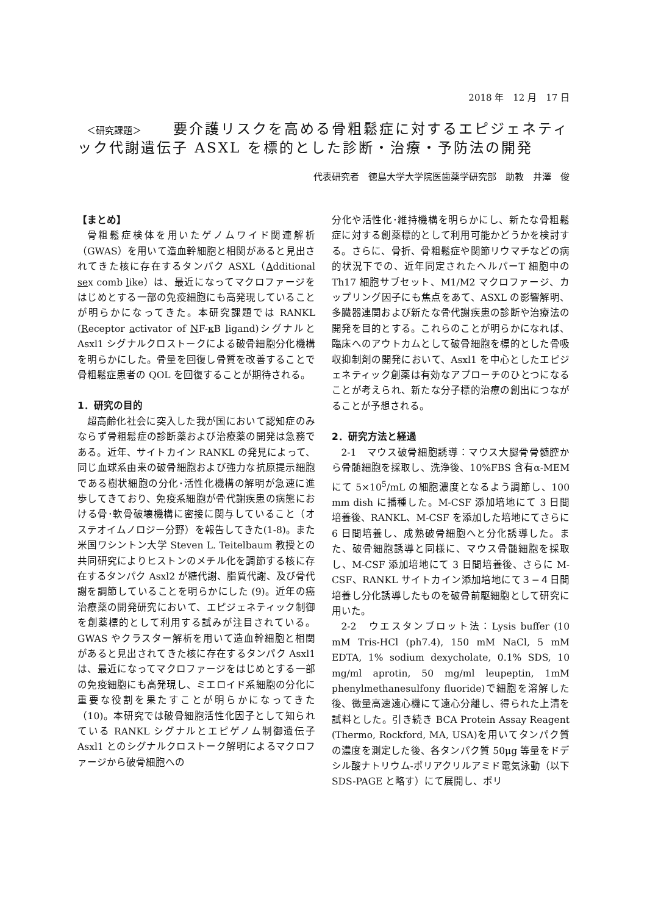2018 年　12 月　17 日
　＜研究課題＞　　要介護リスクを高める骨粗鬆症に対するエピジェネティック代謝遺伝子 ASXL を標的とした診断・治療・予防法の開発
代表研究者　徳島大学大学院医歯薬学研究部　助教　井澤　俊
【まとめ】
骨粗鬆症検体を用いたゲノムワイド関連解析（GWAS）を用いて造血幹細胞と相関があると見出されてきた核に存在するタンパク ASXL（Additional sex comb like）は、最近になってマクロファージをはじめとする一部の免疫細胞にも高発現していることが明らかになってきた。本研究課題では RANKL (Receptor activator of NF-κ B ligand)シグナルと Asxl1 シグナルクロストークによる破骨細胞分化機構を明らかにした。骨量を回復し骨質を改善することで骨粗鬆症患者の QOL を回復することが期待される。
1．研究の目的
超高齢化社会に突入した我が国において認知症のみならず骨粗鬆症の診断薬および治療薬の開発は急務である。近年、サイトカイン RANKL の発見によって、同じ血球系由来の破骨細胞および強力な抗原提示細胞である樹状細胞の分化･活性化機構の解明が急速に進歩してきており、免疫系細胞が骨代謝疾患の病態における骨･軟骨破壊機構に密接に関与していること（オステオイムノロジー分野）を報告してきた(1-8)。また米国ワシントン大学 Steven L. Teitelbaum 教授との共同研究によりヒストンのメチル化を調節する核に存在するタンパク Asxl2 が糖代謝、脂質代謝、及び骨代謝を調節していることを明らかにした (9)。近年の癌治療薬の開発研究において、エピジェネティック制御を創薬標的として利用する試みが注目されている。GWAS やクラスター解析を用いて造血幹細胞と相関があると見出されてきた核に存在するタンパク Asxl1 は、最近になってマクロファージをはじめとする一部の免疫細胞にも高発現し、ミエロイド系細胞の分化に重要な役割を果たすことが明らかになってきた（10)。本研究では破骨細胞活性化因子として知られている RANKL シグナルとエピゲノム制御遺伝子 Asxl1 とのシグナルクロストーク解明によるマクロファージから破骨細胞への
分化や活性化･維持機構を明らかにし、新たな骨粗鬆症に対する創薬標的として利用可能かどうかを検討する。さらに、骨折、骨粗鬆症や関節リウマチなどの病的状況下での、近年同定されたヘルパーT 細胞中の Th17 細胞サブセット、M1/M2 マクロファージ、カップリング因子にも焦点をあて、ASXL の影響解明、多臓器連関および新たな骨代謝疾患の診断や治療法の開発を目的とする。これらのことが明らかになれば、臨床へのアウトカムとして破骨細胞を標的とした骨吸収抑制剤の開発において、Asxl1 を中心としたエピジェネティック創薬は有効なアプローチのひとつになることが考えられ、新たな分子標的治療の創出につながることが予想される。
2．研究方法と経過
2-1　マウス破骨細胞誘導：マウス大腿骨骨髄腔から骨髄細胞を採取し、洗浄後、10%FBS 含有α-MEM にて 5×10<sup>5</sup>/mL の細胞濃度となるよう調節し、100 mm dish に播種した。M-CSF 添加培地にて 3 日間培養後、RANKL、M-CSF を添加した培地にてさらに 6 日間培養し、成熟破骨細胞へと分化誘導した。また、破骨細胞誘導と同様に、マウス骨髄細胞を採取し、M-CSF 添加培地にて 3 日間培養後、さらに M-CSF、RANKL サイトカイン添加培地にて３−４日間培養し分化誘導したものを破骨前駆細胞として研究に用いた。
2-2　ウエスタンブロット法：Lysis buffer (10 mM Tris-HCl (ph7.4), 150 mM NaCl, 5 mM EDTA, 1% sodium dexycholate, 0.1% SDS, 10 mg/ml aprotin, 50 mg/ml leupeptin, 1mM phenylmethanesulfony fluoride)で細胞を溶解した後、微量高速遠心機にて遠心分離し、得られた上清を試料とした。引き続き BCA Protein Assay Reagent (Thermo, Rockford, MA, USA)を用いてタンパク質の濃度を測定した後、各タンパク質 50μg 等量をドデシル酸ナトリウム-ポリアクリルアミド電気泳動（以下 SDS-PAGE と略す）にて展開し、ポリ